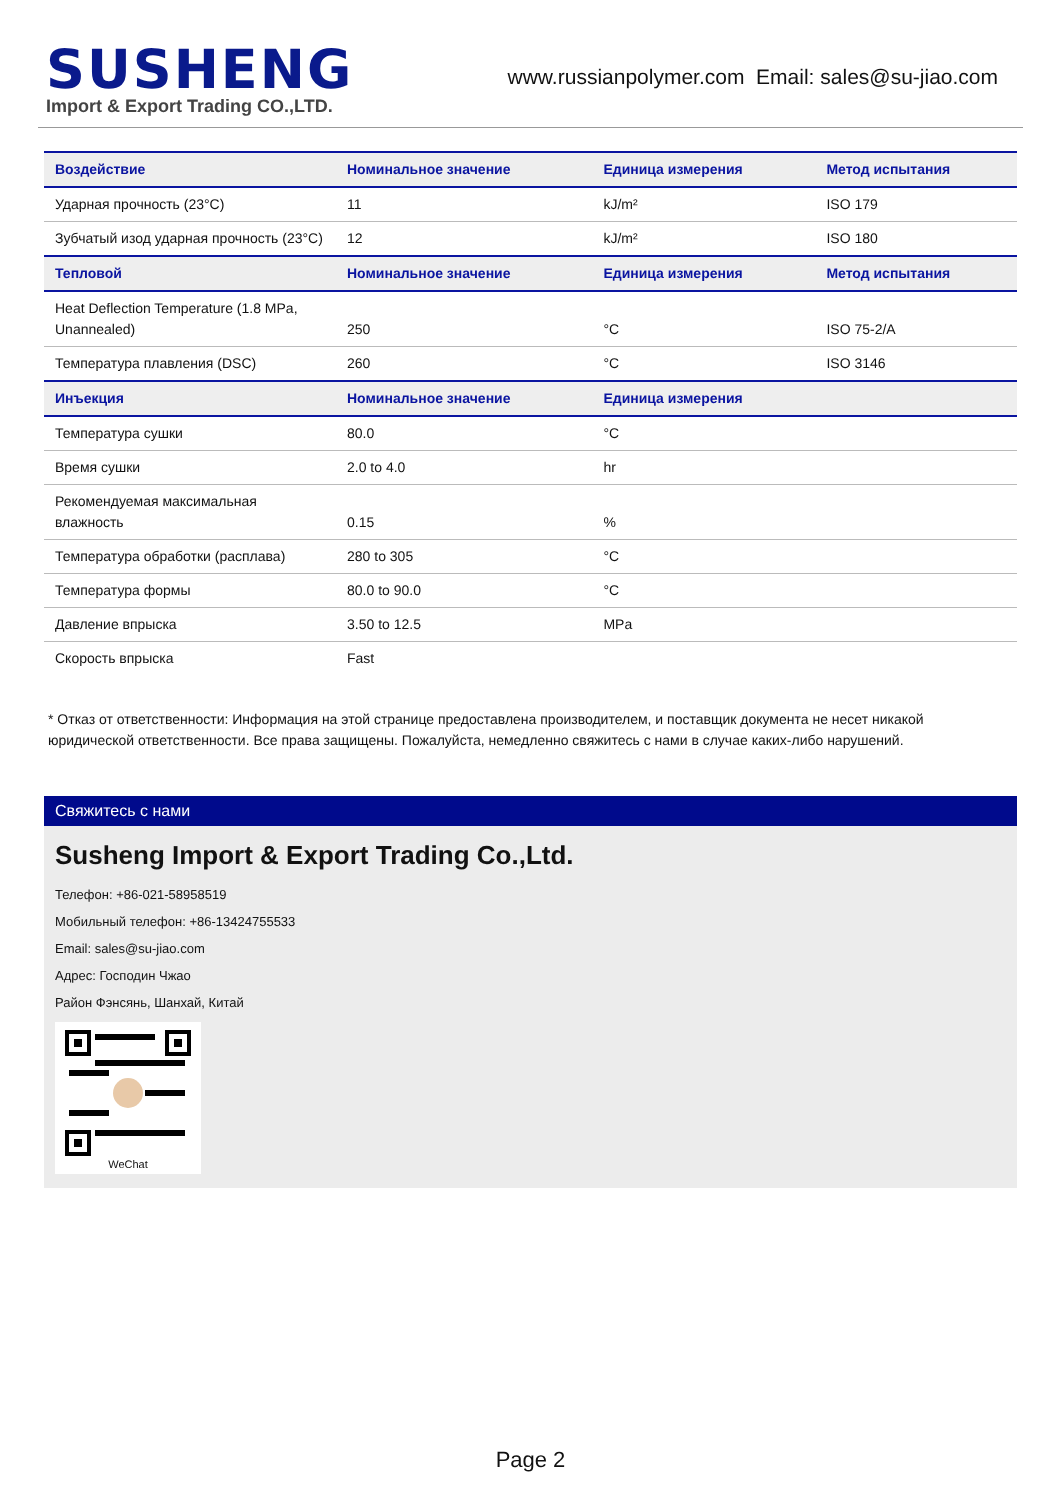SUSHENG
Import & Export Trading CO.,LTD.
www.russianpolymer.com Email: sales@su-jiao.com
| Воздействие | Номинальное значение | Единица измерения | Метод испытания |
| --- | --- | --- | --- |
| Ударная прочность (23°C) | 11 | kJ/m² | ISO 179 |
| Зубчатый изод ударная прочность (23°C) | 12 | kJ/m² | ISO 180 |
| Тепловой | Номинальное значение | Единица измерения | Метод испытания |
| Heat Deflection Temperature (1.8 MPa, Unannealed) | 250 | °C | ISO 75-2/A |
| Температура плавления (DSC) | 260 | °C | ISO 3146 |
| Инъекция | Номинальное значение | Единица измерения | |
| Температура сушки | 80.0 | °C | |
| Время сушки | 2.0 to 4.0 | hr | |
| Рекомендуемая максимальная влажность | 0.15 | % | |
| Температура обработки (расплава) | 280 to 305 | °C | |
| Температура формы | 80.0 to 90.0 | °C | |
| Давление впрыска | 3.50 to 12.5 | MPa | |
| Скорость впрыска | Fast | | |
* Отказ от ответственности: Информация на этой странице предоставлена производителем, и поставщик документа не несет никакой юридической ответственности. Все права защищены. Пожалуйста, немедленно свяжитесь с нами в случае каких-либо нарушений.
Свяжитесь с нами
Susheng Import & Export Trading Co.,Ltd.
Телефон: +86-021-58958519
Мобильный телефон: +86-13424755533
Email: sales@su-jiao.com
Адрес: Господин Чжао
Район Фэнсянь, Шанхай, Китай
WeChat
Page 2